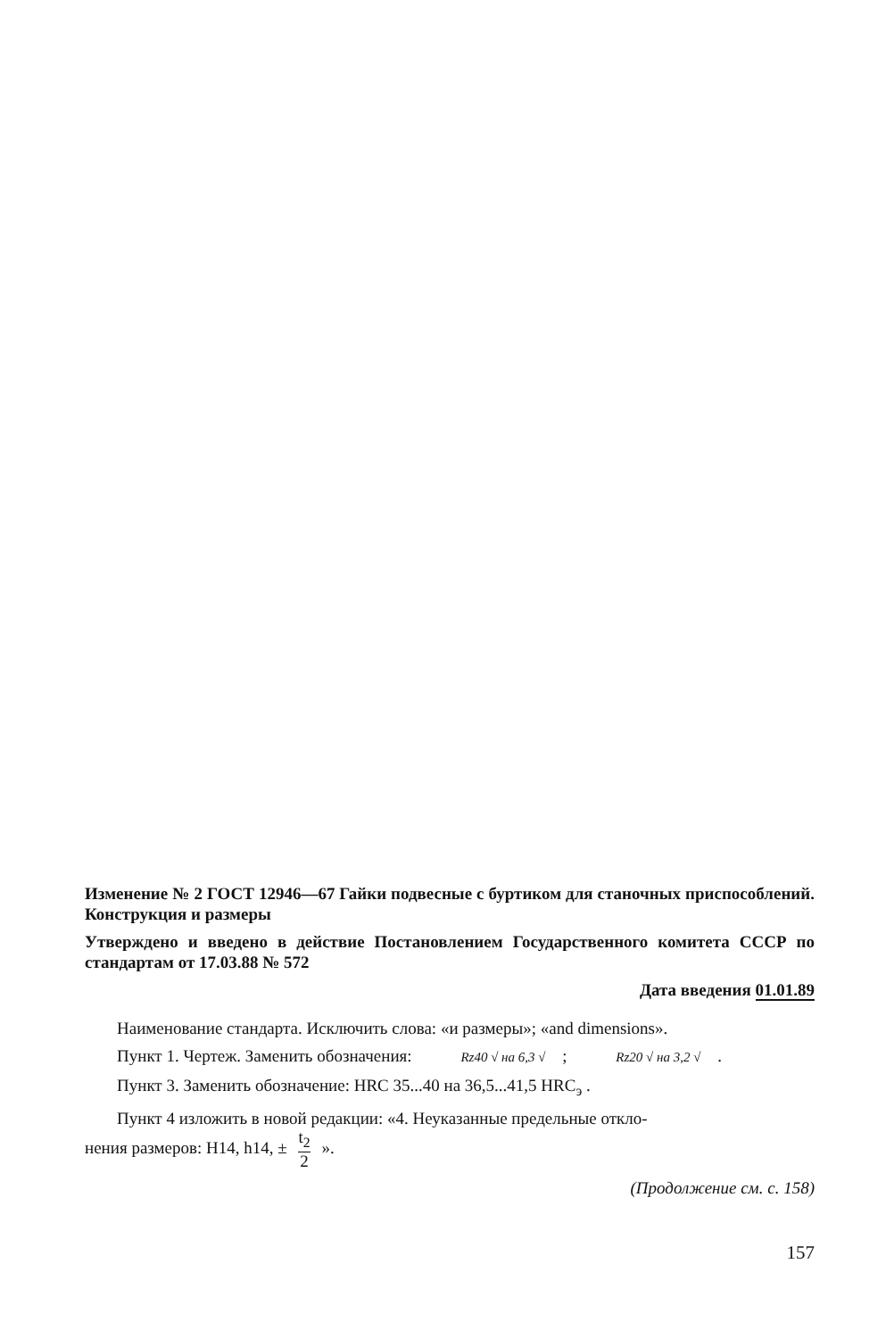Изменение № 2 ГОСТ 12946—67 Гайки подвесные с буртиком для станочных приспособлений. Конструкция и размеры
Утверждено и введено в действие Постановлением Государственного комитета СССР по стандартам от 17.03.88 № 572
Дата введения 01.01.89
Наименование стандарта. Исключить слова: «и размеры»; «and dimensions».
Пункт 1. Чертеж. Заменить обозначения: Rz40 √ на 6,3 √ ; Rz20 √ на 3,2 √ .
Пункт 3. Заменить обозначение: HRC 35...40 на 36,5...41,5 HRC<sub>э</sub> .
Пункт 4 изложить в новой редакции: «4. Неуказанные предельные откло-
нения размеров: H14, h14, ± t<sub>2</sub> 2 ».
(Продолжение см. с. 158)
157